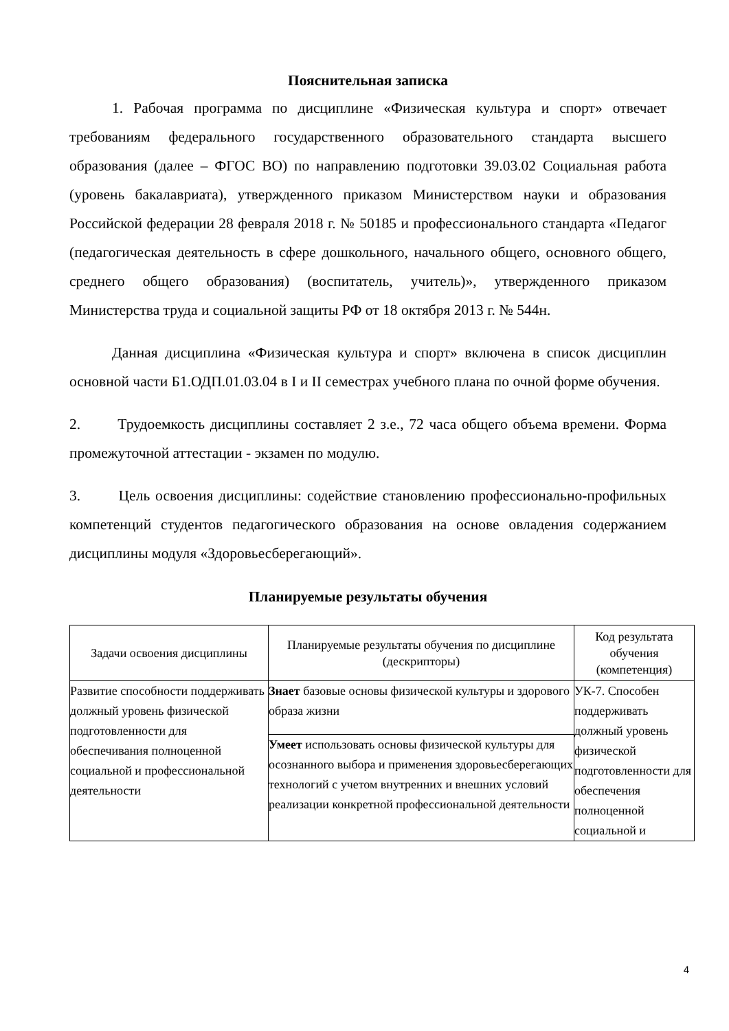Пояснительная записка
1. Рабочая программа по дисциплине «Физическая культура и спорт» отвечает требованиям федерального государственного образовательного стандарта высшего образования (далее – ФГОС ВО) по направлению подготовки 39.03.02 Социальная работа (уровень бакалавриата), утвержденного приказом Министерством науки и образования Российской федерации 28 февраля 2018 г. № 50185 и профессионального стандарта «Педагог (педагогическая деятельность в сфере дошкольного, начального общего, основного общего, среднего общего образования) (воспитатель, учитель)», утвержденного приказом Министерства труда и социальной защиты РФ от 18 октября 2013 г. № 544н.
Данная дисциплина «Физическая культура и спорт» включена в список дисциплин основной части Б1.ОДП.01.03.04 в I и II семестрах учебного плана по очной форме обучения.
2. Трудоемкость дисциплины составляет 2 з.е., 72 часа общего объема времени. Форма промежуточной аттестации - экзамен по модулю.
3. Цель освоения дисциплины: содействие становлению профессионально-профильных компетенций студентов педагогического образования на основе овладения содержанием дисциплины модуля «Здоровьесберегающий».
Планируемые результаты обучения
| Задачи освоения дисциплины | Планируемые результаты обучения по дисциплине (дескрипторы) | Код результата обучения (компетенция) |
| --- | --- | --- |
| Развитие способности поддерживать должный уровень физической подготовленности для обеспечивания полноценной социальной и профессиональной деятельности | Знает базовые основы физической культуры и здорового образа жизни | УК-7. Способен поддерживать должный уровень физической подготовленности для обеспечения полноценной социальной и |
| | Умеет использовать основы физической культуры для осознанного выбора и применения здоровьесберегающих технологий с учетом внутренних и внешних условий реализации конкретной профессиональной деятельности | |
4